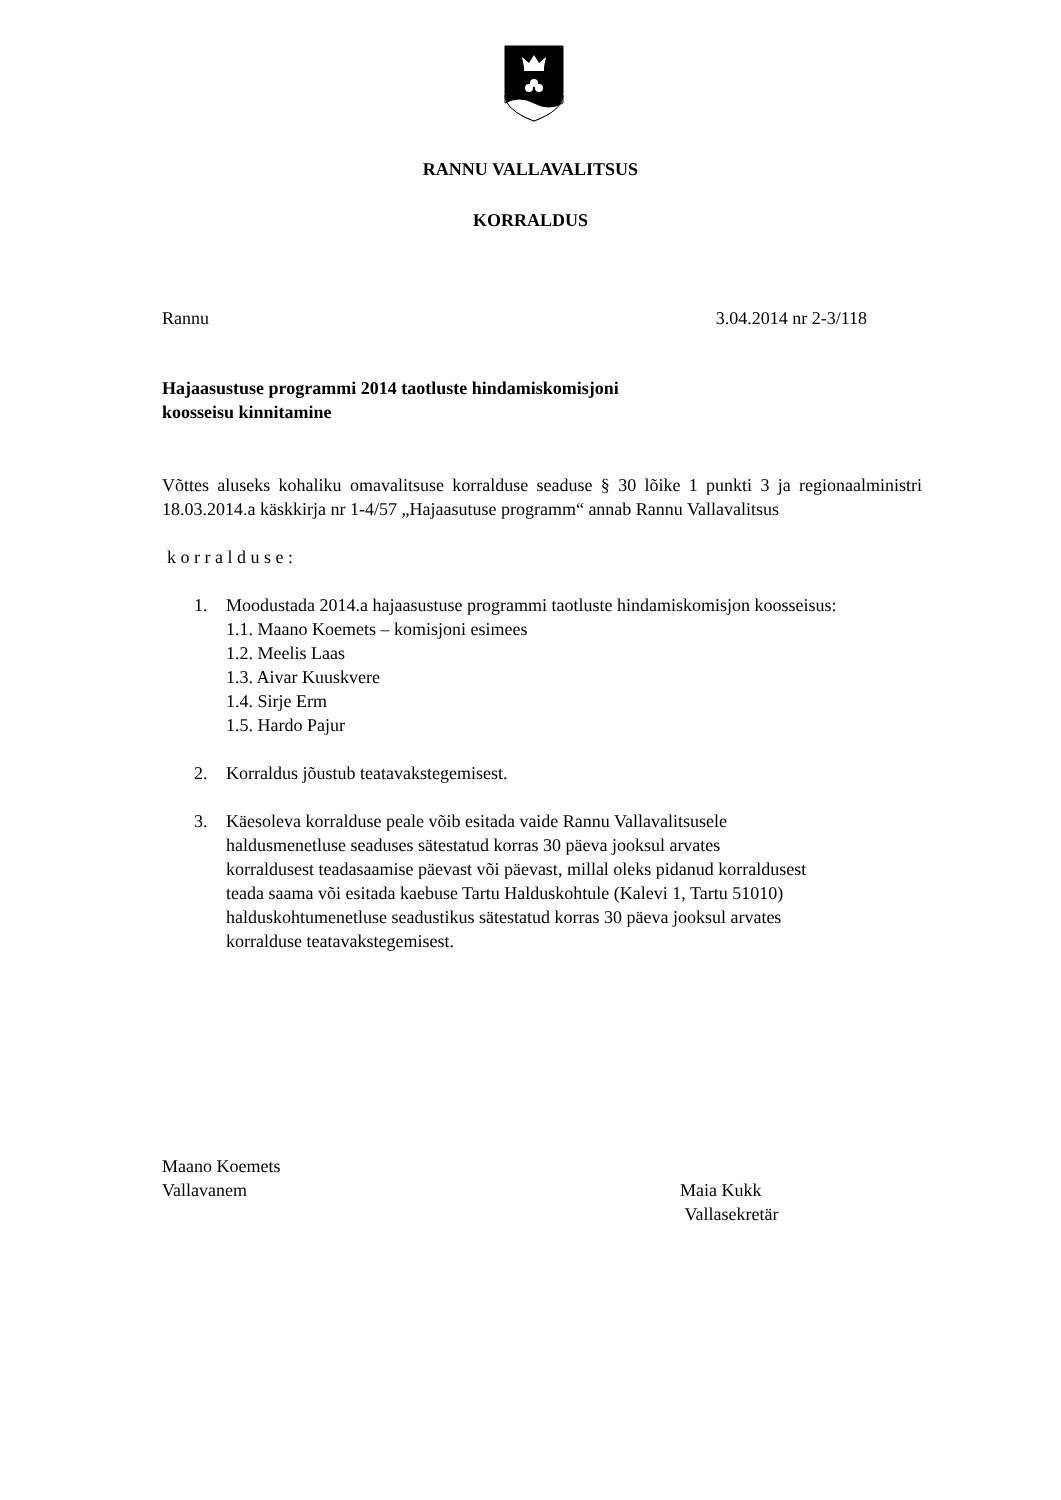RANNU VALLAVALITSUS
KORRALDUS
Rannu 3.04.2014 nr 2-3/118
Hajaasustuse programmi 2014 taotluste hindamiskomisjoni
koosseisu kinnitamine
Võttes aluseks kohaliku omavalitsuse korralduse seaduse § 30 lõike 1 punkti 3 ja regionaalministri 18.03.2014.a käskkirja nr 1-4/57 „Hajaasutuse programm“ annab Rannu Vallavalitsus
k o r r a l d u s e :
1. Moodustada 2014.a hajaasustuse programmi taotluste hindamiskomisjon koosseisus:
1.1. Maano Koemets – komisjoni esimees
1.2. Meelis Laas
1.3. Aivar Kuuskvere
1.4. Sirje Erm
1.5. Hardo Pajur
2. Korraldus jõustub teatavakstegemisest.
3. Käesoleva korralduse peale võib esitada vaide Rannu Vallavalitsusele
haldusmenetluse seaduses sätestatud korras 30 päeva jooksul arvates
korraldusest teadasaamise päevast või päevast, millal oleks pidanud korraldusest
teada saama või esitada kaebuse Tartu Halduskohtule (Kalevi 1, Tartu 51010)
halduskohtumenetluse seadustikus sätestatud korras 30 päeva jooksul arvates
korralduse teatavakstegemisest.
Maano Koemets
Vallavanem
Maia Kukk
Vallasekretär